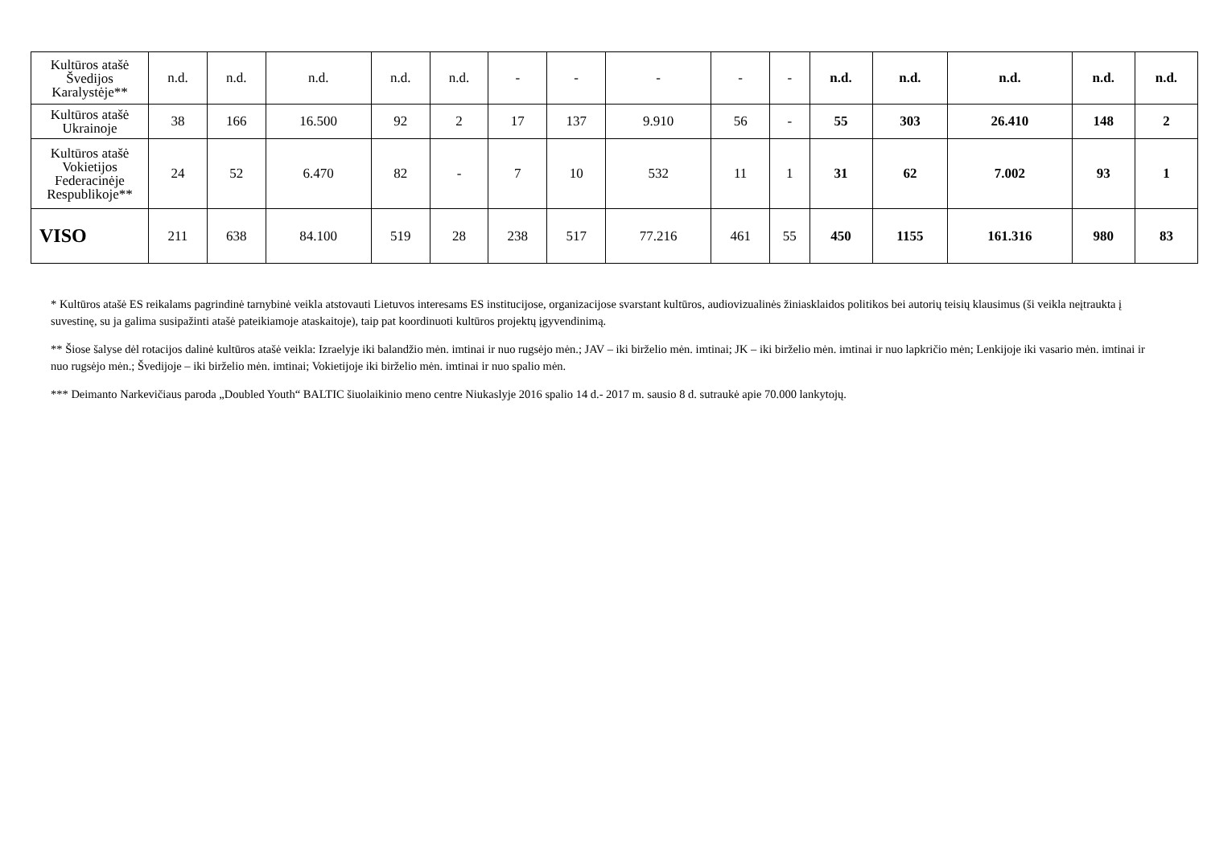| Kultūros atašė Švedijos Karalystėje** | n.d. | n.d. | n.d. | n.d. | n.d. | - | - | - | - | - | n.d. | n.d. | n.d. | n.d. | n.d. |
| Kultūros atašė Ukrainoje | 38 | 166 | 16.500 | 92 | 2 | 17 | 137 | 9.910 | 56 | - | 55 | 303 | 26.410 | 148 | 2 |
| Kultūros atašė Vokietijos Federacinėje Respublikoje** | 24 | 52 | 6.470 | 82 | - | 7 | 10 | 532 | 11 | 1 | 31 | 62 | 7.002 | 93 | 1 |
| VISO | 211 | 638 | 84.100 | 519 | 28 | 238 | 517 | 77.216 | 461 | 55 | 450 | 1155 | 161.316 | 980 | 83 |
* Kultūros atašė ES reikalams pagrindinė tarnybinė veikla atstovauti Lietuvos interesams ES institucijose, organizacijose svarstant kultūros, audiovizualinės žiniasklaidos politikos bei autorių teisių klausimus (ši veikla neįtraukta į suvestinę, su ja galima susipažinti atašė pateikiamoje ataskaitoje), taip pat koordinuoti kultūros projektų įgyvendinimą.
** Šiose šalyse dėl rotacijos dalinė kultūros atašė veikla: Izraelyje iki balandžio mėn. imtinai ir nuo rugsėjo mėn.; JAV – iki birželio mėn. imtinai; JK – iki birželio mėn. imtinai ir nuo lapkričio mėn; Lenkijoje iki vasario mėn. imtinai ir nuo rugsėjo mėn.; Švedijoje – iki birželio mėn. imtinai; Vokietijoje iki birželio mėn. imtinai ir nuo spalio mėn.
*** Deimanto Narkevičiaus paroda „Doubled Youth“ BALTIC šiuolaikinio meno centre Niukaslyje 2016 spalio 14 d.- 2017 m. sausio 8 d. sutraukė apie 70.000 lankytojų.